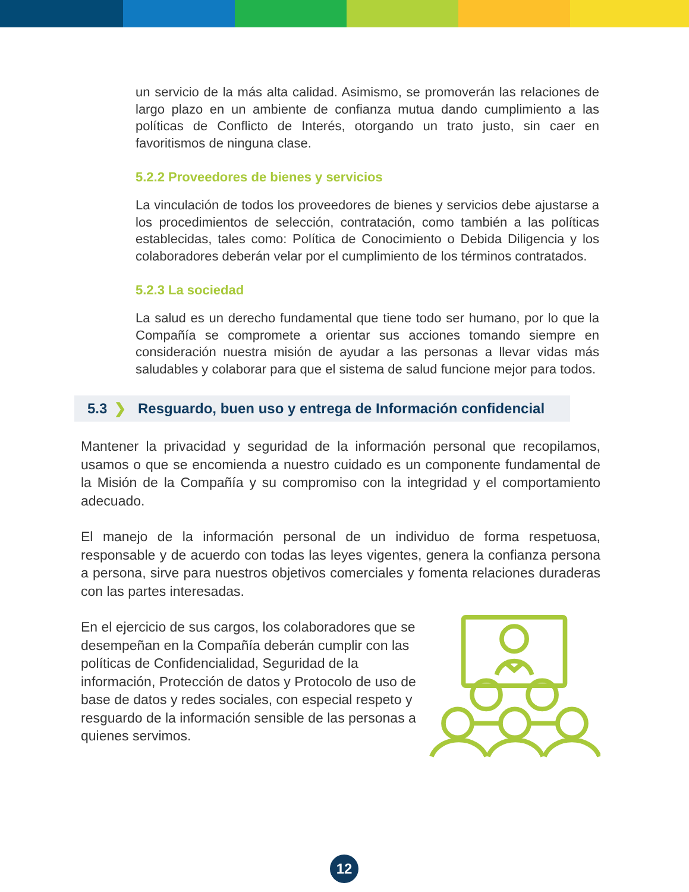un servicio de la más alta calidad. Asimismo, se promoverán las relaciones de largo plazo en un ambiente de confianza mutua dando cumplimiento a las políticas de Conflicto de Interés, otorgando un trato justo, sin caer en favoritismos de ninguna clase.
5.2.2 Proveedores de bienes y servicios
La vinculación de todos los proveedores de bienes y servicios debe ajustarse a los procedimientos de selección, contratación, como también a las políticas establecidas, tales como: Política de Conocimiento o Debida Diligencia y los colaboradores deberán velar por el cumplimiento de los términos contratados.
5.2.3 La sociedad
La salud es un derecho fundamental que tiene todo ser humano, por lo que la Compañía se compromete a orientar sus acciones tomando siempre en consideración nuestra misión de ayudar a las personas a llevar vidas más saludables y colaborar para que el sistema de salud funcione mejor para todos.
5.3 ❯ Resguardo, buen uso y entrega de Información confidencial
Mantener la privacidad y seguridad de la información personal que recopilamos, usamos o que se encomienda a nuestro cuidado es un componente fundamental de la Misión de la Compañía y su compromiso con la integridad y el comportamiento adecuado.
El manejo de la información personal de un individuo de forma respetuosa, responsable y de acuerdo con todas las leyes vigentes, genera la confianza persona a persona, sirve para nuestros objetivos comerciales y fomenta relaciones duraderas con las partes interesadas.
En el ejercicio de sus cargos, los colaboradores que se desempeñan en la Compañía deberán cumplir con las políticas de Confidencialidad, Seguridad de la información, Protección de datos y Protocolo de uso de base de datos y redes sociales, con especial respeto y resguardo de la información sensible de las personas a quienes servimos.
12